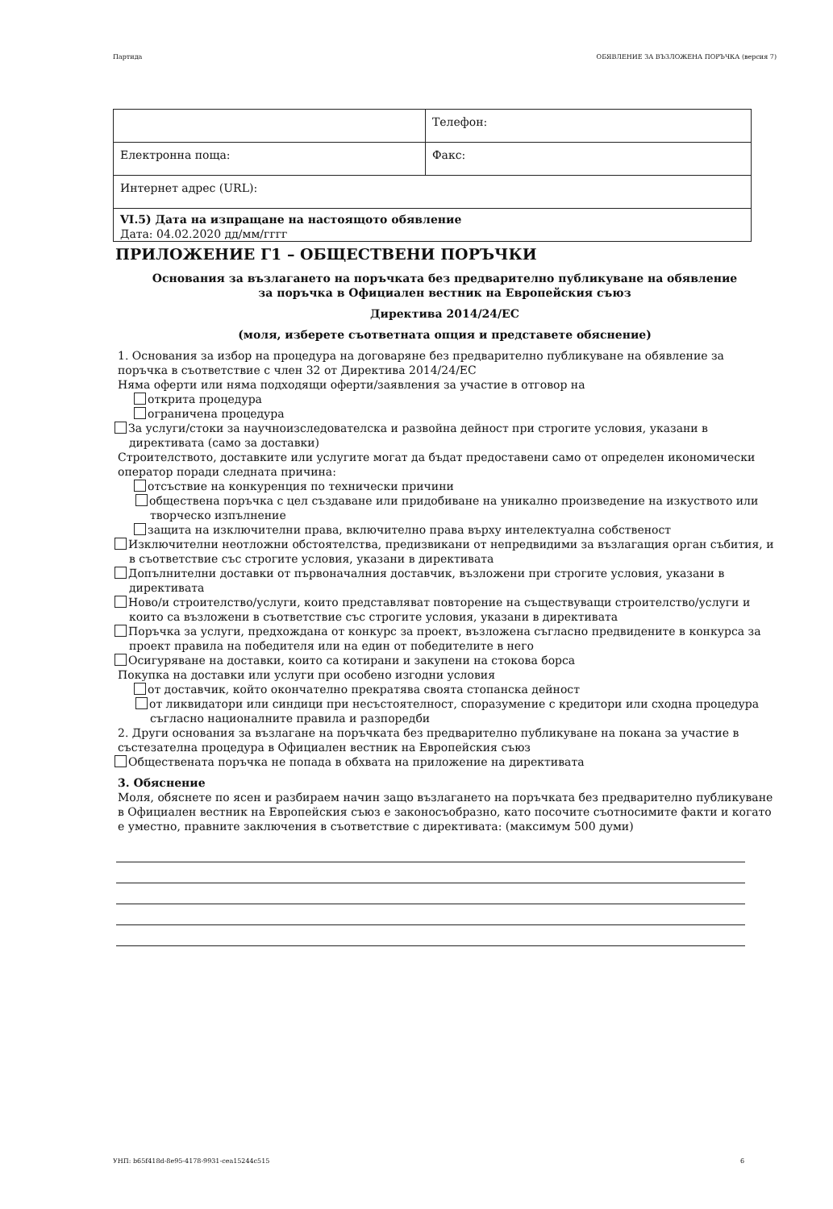Партида ОБЯВЛЕНИЕ ЗА ВЪЗЛОЖЕНА ПОРЪЧКА (версия 7)
| | Телефон: |
| Електронна поща: | Факс: |
| Интернет адрес (URL): | |
| VI.5) Дата на изпращане на настоящото обявление Дата: 04.02.2020 дд/мм/гггг | |
ПРИЛОЖЕНИЕ Г1 – ОБЩЕСТВЕНИ ПОРЪЧКИ
Основания за възлагането на поръчката без предварително публикуване на обявление
за поръчка в Официален вестник на Европейския съюз
Директива 2014/24/ЕС
(моля, изберете съответната опция и представете обяснение)
1. Основания за избор на процедура на договаряне без предварително публикуване на обявление за поръчка в съответствие с член 32 от Директива 2014/24/ЕС
Няма оферти или няма подходящи оферти/заявления за участие в отговор на
открита процедура
ограничена процедура
За услуги/стоки за научноизследователска и развойна дейност при строгите условия, указани в директивата (само за доставки)
Строителството, доставките или услугите могат да бъдат предоставени само от определен икономически оператор поради следната причина:
отсъствие на конкуренция по технически причини
обществена поръчка с цел създаване или придобиване на уникално произведение на изкуството или творческо изпълнение
защита на изключителни права, включително права върху интелектуална собственост
Изключителни неотложни обстоятелства, предизвикани от непредвидими за възлагащия орган събития, и в съответствие със строгите условия, указани в директивата
Допълнителни доставки от първоначалния доставчик, възложени при строгите условия, указани в директивата
Ново/и строителство/услуги, които представляват повторение на съществуващи строителство/услуги и които са възложени в съответствие със строгите условия, указани в директивата
Поръчка за услуги, предхождана от конкурс за проект, възложена съгласно предвидените в конкурса за проект правила на победителя или на един от победителите в него
Осигуряване на доставки, които са котирани и закупени на стокова борса
Покупка на доставки или услуги при особено изгодни условия
от доставчик, който окончателно прекратява своята стопанска дейност
от ликвидатори или синдици при несъстоятелност, споразумение с кредитори или сходна процедура съгласно националните правила и разпоредби
2. Други основания за възлагане на поръчката без предварително публикуване на покана за участие в състезателна процедура в Официален вестник на Европейския съюз
Обществената поръчка не попада в обхвата на приложение на директивата
3. Обяснение
Моля, обяснете по ясен и разбираем начин защо възлагането на поръчката без предварително публикуване в Официален вестник на Европейския съюз е законосъобразно, като посочите съотносимите факти и когато е уместно, правните заключения в съответствие с директивата: (максимум 500 думи)
УНП: b65f418d-8e95-4178-9931-cea15244c515 6